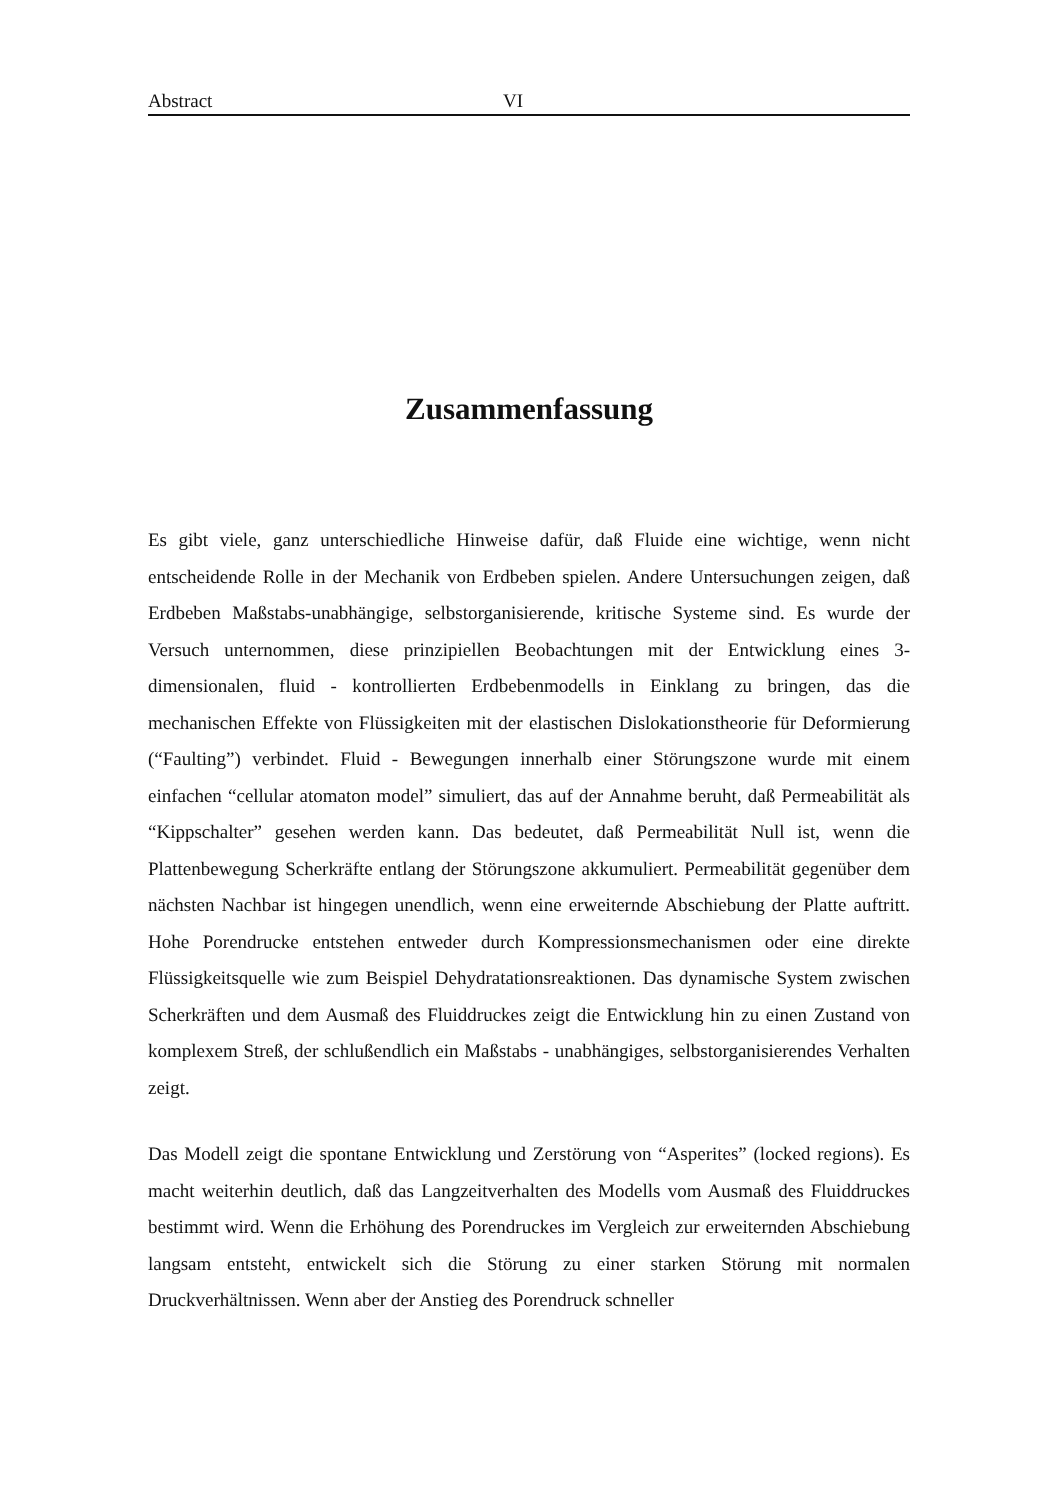Abstract VI
Zusammenfassung
Es gibt viele, ganz unterschiedliche Hinweise dafür, daß Fluide eine wichtige, wenn nicht entscheidende Rolle in der Mechanik von Erdbeben spielen. Andere Untersuchungen zeigen, daß Erdbeben Maßstabs-unabhängige, selbstorganisierende, kritische Systeme sind. Es wurde der Versuch unternommen, diese prinzipiellen Beobachtungen mit der Entwicklung eines 3-dimensionalen, fluid - kontrollierten Erdbebenmodells in Einklang zu bringen, das die mechanischen Effekte von Flüssigkeiten mit der elastischen Dislokationstheorie für Deformierung (“Faulting”) verbindet. Fluid - Bewegungen innerhalb einer Störungszone wurde mit einem einfachen “cellular atomaton model” simuliert, das auf der Annahme beruht, daß Permeabilität als “Kippschalter” gesehen werden kann. Das bedeutet, daß Permeabilität Null ist, wenn die Plattenbewegung Scherkräfte entlang der Störungszone akkumuliert. Permeabilität gegenüber dem nächsten Nachbar ist hingegen unendlich, wenn eine erweiternde Abschiebung der Platte auftritt. Hohe Porendrucke entstehen entweder durch Kompressionsmechanismen oder eine direkte Flüssigkeitsquelle wie zum Beispiel Dehydratationsreaktionen. Das dynamische System zwischen Scherkräften und dem Ausmaß des Fluiddruckes zeigt die Entwicklung hin zu einen Zustand von komplexem Streß, der schlußendlich ein Maßstabs - unabhängiges, selbstorganisierendes Verhalten zeigt.
Das Modell zeigt die spontane Entwicklung und Zerstörung von “Asperites” (locked regions). Es macht weiterhin deutlich, daß das Langzeitverhalten des Modells vom Ausmaß des Fluiddruckes bestimmt wird. Wenn die Erhöhung des Porendruckes im Vergleich zur erweiternden Abschiebung langsam entsteht, entwickelt sich die Störung zu einer starken Störung mit normalen Druckverhältnissen. Wenn aber der Anstieg des Porendruck schneller